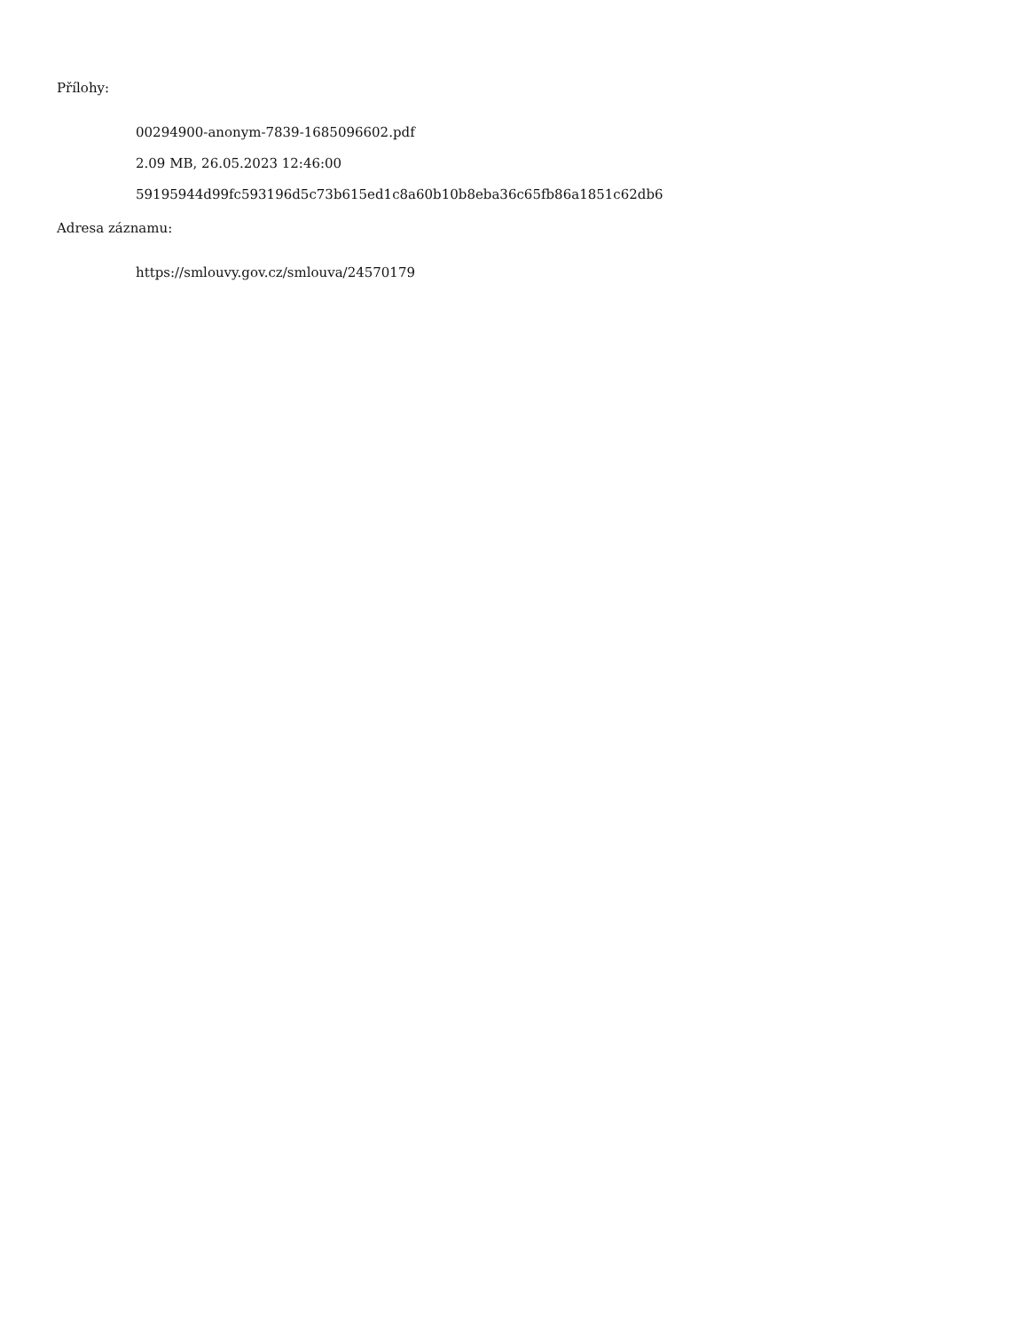Přílohy:
00294900-anonym-7839-1685096602.pdf
2.09 MB, 26.05.2023 12:46:00
59195944d99fc593196d5c73b615ed1c8a60b10b8eba36c65fb86a1851c62db6
Adresa záznamu:
https://smlouvy.gov.cz/smlouva/24570179